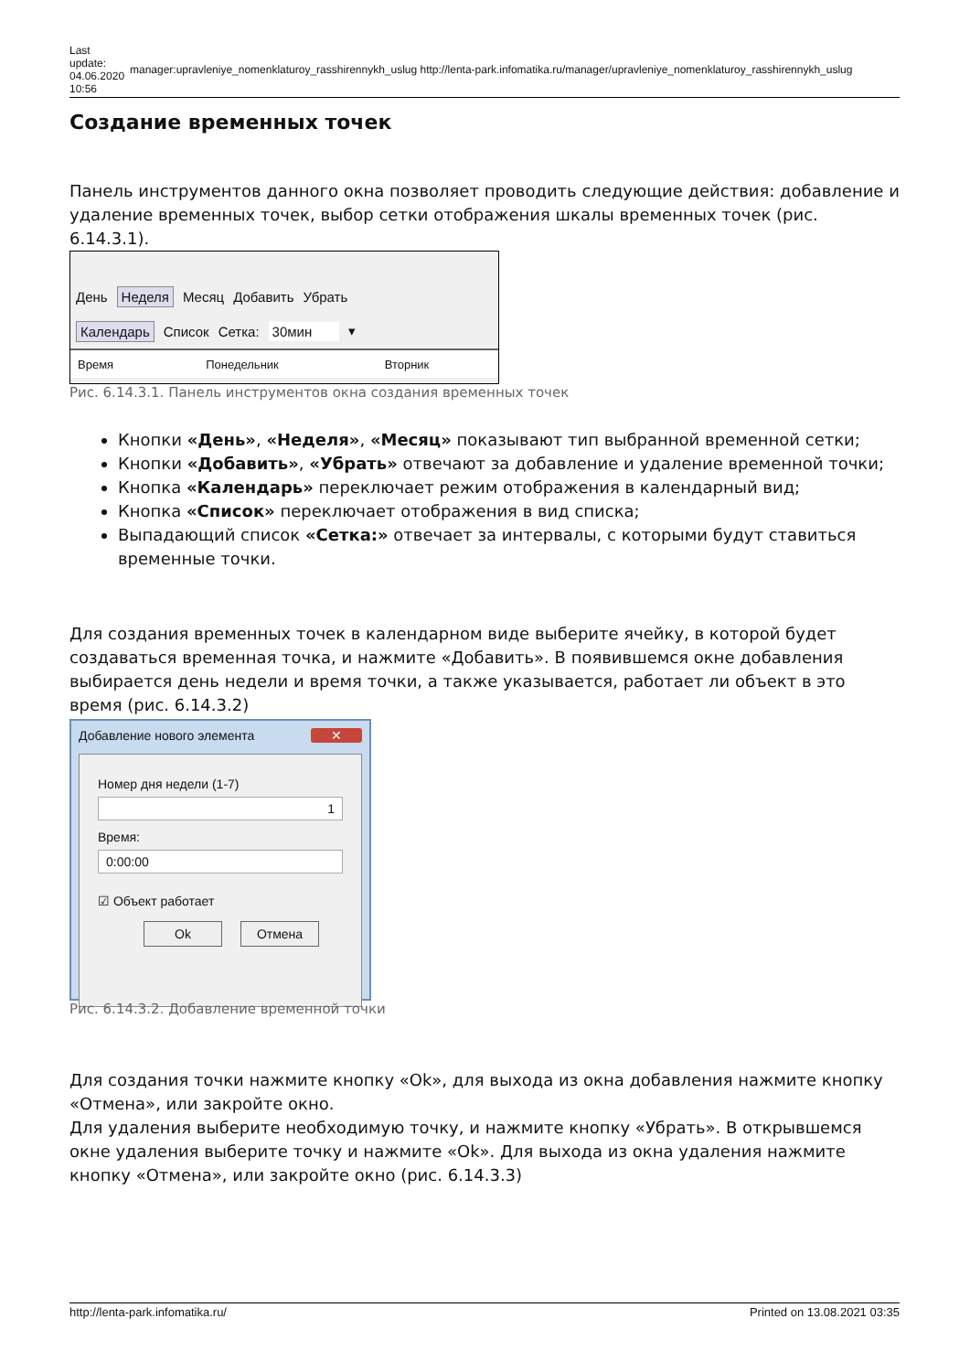Last update: 04.06.2020 10:56
manager:upravleniye_nomenklaturoy_rasshirennykh_uslug http://lenta-park.infomatika.ru/manager/upravleniye_nomenklaturoy_rasshirennykh_uslug
Создание временных точек
Панель инструментов данного окна позволяет проводить следующие действия: добавление и удаление временных точек, выбор сетки отображения шкалы временных точек (рис. 6.14.3.1).
День Неделя Месяц Добавить Убрать
Календарь Список Сетка: 30мин ▾
Время Понедельник Вторник
Рис. 6.14.3.1. Панель инструментов окна создания временных точек
Кнопки «День», «Неделя», «Месяц» показывают тип выбранной временной сетки;
Кнопки «Добавить», «Убрать» отвечают за добавление и удаление временной точки;
Кнопка «Календарь» переключает режим отображения в календарный вид;
Кнопка «Список» переключает отображения в вид списка;
Выпадающий список «Сетка:» отвечает за интервалы, с которыми будут ставиться временные точки.
Для создания временных точек в календарном виде выберите ячейку, в которой будет создаваться временная точка, и нажмите «Добавить». В появившемся окне добавления выбирается день недели и время точки, а также указывается, работает ли объект в это время (рис. 6.14.3.2)
Добавление нового элемента ✕
Номер дня недели (1-7)
1
Время:
0:00:00
☑ Объект работает
Ok Отмена
Рис. 6.14.3.2. Добавление временной точки
Для создания точки нажмите кнопку «Ok», для выхода из окна добавления нажмите кнопку «Отмена», или закройте окно.
Для удаления выберите необходимую точку, и нажмите кнопку «Убрать». В открывшемся окне удаления выберите точку и нажмите «Ok». Для выхода из окна удаления нажмите кнопку «Отмена», или закройте окно (рис. 6.14.3.3)
http://lenta-park.infomatika.ru/ Printed on 13.08.2021 03:35